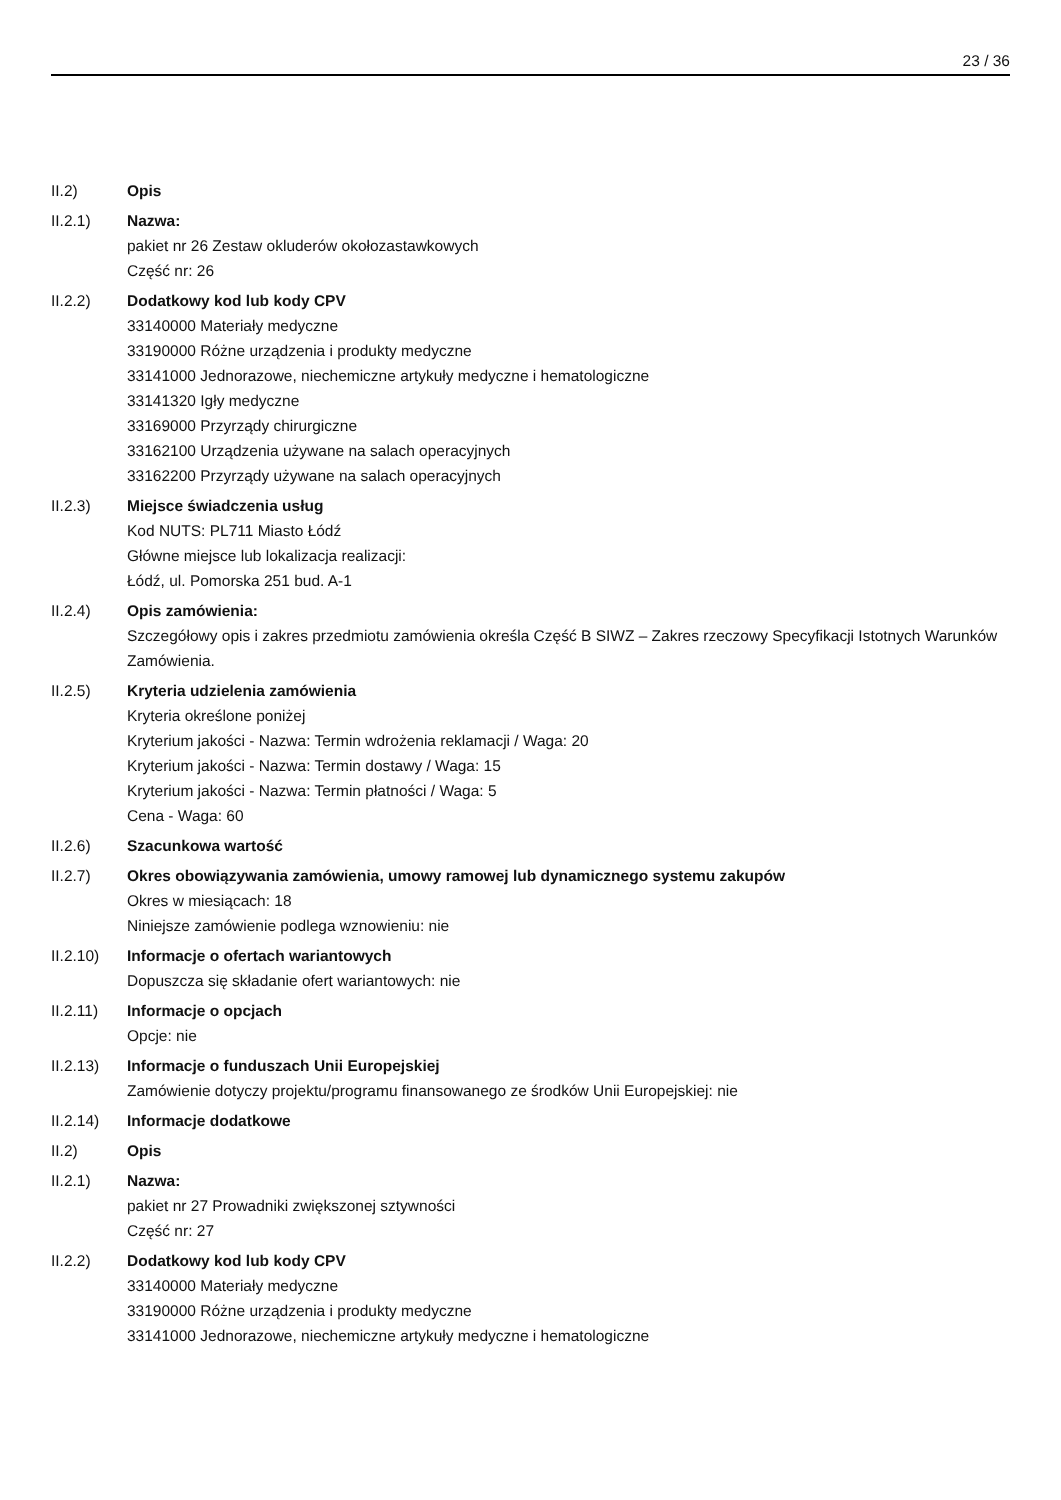23 / 36
II.2) Opis
II.2.1) Nazwa:
pakiet nr 26 Zestaw okluderów okołozastawkowych
Część nr: 26
II.2.2) Dodatkowy kod lub kody CPV
33140000 Materiały medyczne
33190000 Różne urządzenia i produkty medyczne
33141000 Jednorazowe, niechemiczne artykuły medyczne i hematologiczne
33141320 Igły medyczne
33169000 Przyrządy chirurgiczne
33162100 Urządzenia używane na salach operacyjnych
33162200 Przyrządy używane na salach operacyjnych
II.2.3) Miejsce świadczenia usług
Kod NUTS: PL711 Miasto Łódź
Główne miejsce lub lokalizacja realizacji:
Łódź, ul. Pomorska 251 bud. A-1
II.2.4) Opis zamówienia:
Szczegółowy opis i zakres przedmiotu zamówienia określa Część B SIWZ – Zakres rzeczowy Specyfikacji Istotnych Warunków Zamówienia.
II.2.5) Kryteria udzielenia zamówienia
Kryteria określone poniżej
Kryterium jakości - Nazwa: Termin wdrożenia reklamacji / Waga: 20
Kryterium jakości - Nazwa: Termin dostawy / Waga: 15
Kryterium jakości - Nazwa: Termin płatności / Waga: 5
Cena - Waga: 60
II.2.6) Szacunkowa wartość
II.2.7) Okres obowiązywania zamówienia, umowy ramowej lub dynamicznego systemu zakupów
Okres w miesiącach: 18
Niniejsze zamówienie podlega wznowieniu: nie
II.2.10) Informacje o ofertach wariantowych
Dopuszcza się składanie ofert wariantowych: nie
II.2.11) Informacje o opcjach
Opcje: nie
II.2.13) Informacje o funduszach Unii Europejskiej
Zamówienie dotyczy projektu/programu finansowanego ze środków Unii Europejskiej: nie
II.2.14) Informacje dodatkowe
II.2) Opis
II.2.1) Nazwa:
pakiet nr 27 Prowadniki zwiększonej sztywności
Część nr: 27
II.2.2) Dodatkowy kod lub kody CPV
33140000 Materiały medyczne
33190000 Różne urządzenia i produkty medyczne
33141000 Jednorazowe, niechemiczne artykuły medyczne i hematologiczne